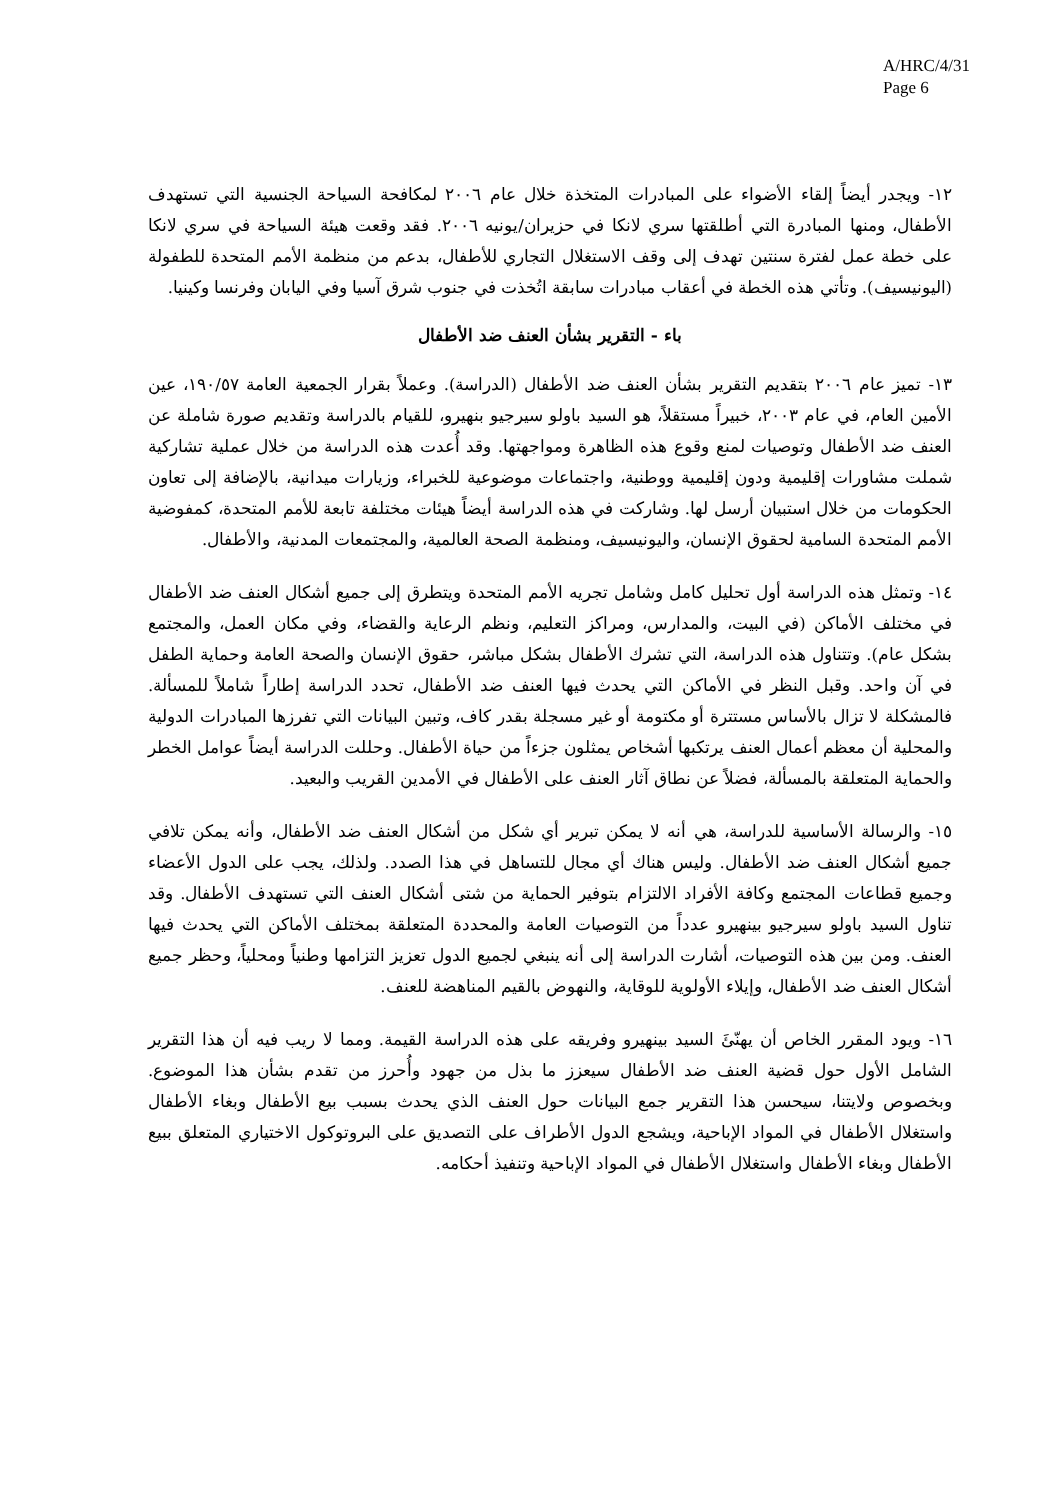A/HRC/4/31
Page 6
١٢- ويجدر أيضاً إلقاء الأضواء على المبادرات المتخذة خلال عام ٢٠٠٦ لمكافحة السياحة الجنسية التي تستهدف الأطفال، ومنها المبادرة التي أطلقتها سري لانكا في حزيران/يونيه ٢٠٠٦. فقد وقعت هيئة السياحة في سري لانكا على خطة عمل لفترة سنتين تهدف إلى وقف الاستغلال التجاري للأطفال، بدعم من منظمة الأمم المتحدة للطفولة (اليونيسيف). وتأتي هذه الخطة في أعقاب مبادرات سابقة اتُخذت في جنوب شرق آسيا وفي اليابان وفرنسا وكينيا.
باء - التقرير بشأن العنف ضد الأطفال
١٣- تميز عام ٢٠٠٦ بتقديم التقرير بشأن العنف ضد الأطفال (الدراسة). وعملاً بقرار الجمعية العامة ١٩٠/٥٧، عين الأمين العام، في عام ٢٠٠٣، خبيراً مستقلاً، هو السيد باولو سيرجيو بنهيرو، للقيام بالدراسة وتقديم صورة شاملة عن العنف ضد الأطفال وتوصيات لمنع وقوع هذه الظاهرة ومواجهتها. وقد أُعدت هذه الدراسة من خلال عملية تشاركية شملت مشاورات إقليمية ودون إقليمية ووطنية، واجتماعات موضوعية للخبراء، وزيارات ميدانية، بالإضافة إلى تعاون الحكومات من خلال استبيان أرسل لها. وشاركت في هذه الدراسة أيضاً هيئات مختلفة تابعة للأمم المتحدة، كمفوضية الأمم المتحدة السامية لحقوق الإنسان، واليونيسيف، ومنظمة الصحة العالمية، والمجتمعات المدنية، والأطفال.
١٤- وتمثل هذه الدراسة أول تحليل كامل وشامل تجريه الأمم المتحدة ويتطرق إلى جميع أشكال العنف ضد الأطفال في مختلف الأماكن (في البيت، والمدارس، ومراكز التعليم، ونظم الرعاية والقضاء، وفي مكان العمل، والمجتمع بشكل عام). وتتناول هذه الدراسة، التي تشرك الأطفال بشكل مباشر، حقوق الإنسان والصحة العامة وحماية الطفل في آن واحد. وقبل النظر في الأماكن التي يحدث فيها العنف ضد الأطفال، تحدد الدراسة إطاراً شاملاً للمسألة. فالمشكلة لا تزال بالأساس مستترة أو مكتومة أو غير مسجلة بقدر كاف، وتبين البيانات التي تفرزها المبادرات الدولية والمحلية أن معظم أعمال العنف يرتكبها أشخاص يمثلون جزءاً من حياة الأطفال. وحللت الدراسة أيضاً عوامل الخطر والحماية المتعلقة بالمسألة، فضلاً عن نطاق آثار العنف على الأطفال في الأمدين القريب والبعيد.
١٥- والرسالة الأساسية للدراسة، هي أنه لا يمكن تبرير أي شكل من أشكال العنف ضد الأطفال، وأنه يمكن تلافي جميع أشكال العنف ضد الأطفال. وليس هناك أي مجال للتساهل في هذا الصدد. ولذلك، يجب على الدول الأعضاء وجميع قطاعات المجتمع وكافة الأفراد الالتزام بتوفير الحماية من شتى أشكال العنف التي تستهدف الأطفال. وقد تناول السيد باولو سيرجيو بينهيرو عدداً من التوصيات العامة والمحددة المتعلقة بمختلف الأماكن التي يحدث فيها العنف. ومن بين هذه التوصيات، أشارت الدراسة إلى أنه ينبغي لجميع الدول تعزيز التزامها وطنياً ومحلياً، وحظر جميع أشكال العنف ضد الأطفال، وإيلاء الأولوية للوقاية، والنهوض بالقيم المناهضة للعنف.
١٦- ويود المقرر الخاص أن يهنّئَ السيد بينهيرو وفريقه على هذه الدراسة القيمة. ومما لا ريب فيه أن هذا التقرير الشامل الأول حول قضية العنف ضد الأطفال سيعزز ما بذل من جهود وأُحرز من تقدم بشأن هذا الموضوع. وبخصوص ولايتنا، سيحسن هذا التقرير جمع البيانات حول العنف الذي يحدث بسبب بيع الأطفال وبغاء الأطفال واستغلال الأطفال في المواد الإباحية، ويشجع الدول الأطراف على التصديق على البروتوكول الاختياري المتعلق ببيع الأطفال وبغاء الأطفال واستغلال الأطفال في المواد الإباحية وتنفيذ أحكامه.